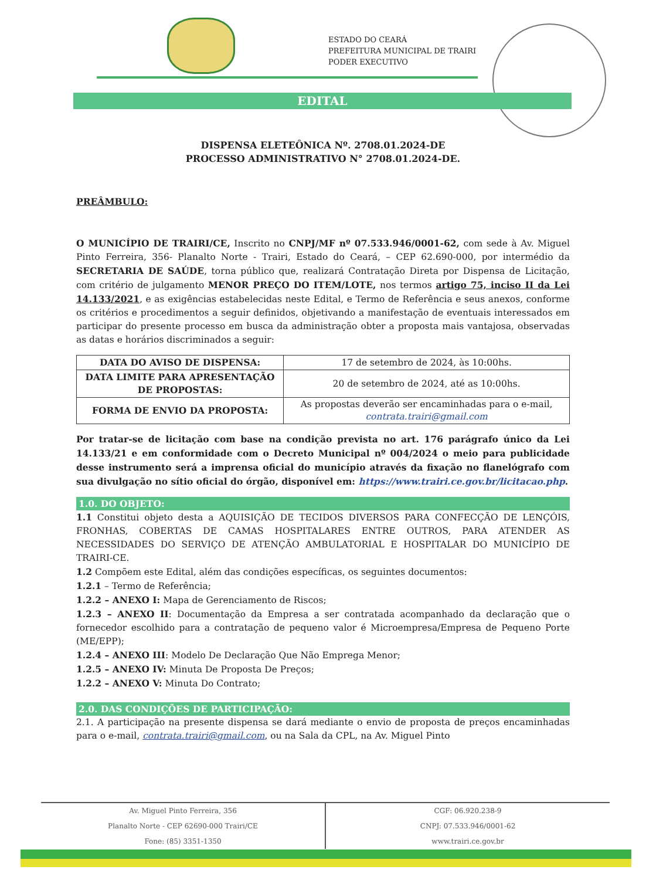ESTADO DO CEARÁ
PREFEITURA MUNICIPAL DE TRAIRI
PODER EXECUTIVO
EDITAL
DISPENSA ELETEÔNICA Nº. 2708.01.2024-DE
PROCESSO ADMINISTRATIVO N° 2708.01.2024-DE.
PREÂMBULO:
O MUNICÍPIO DE TRAIRI/CE, Inscrito no CNPJ/MF nº 07.533.946/0001-62, com sede à Av. Miguel Pinto Ferreira, 356- Planalto Norte - Trairi, Estado do Ceará, – CEP 62.690-000, por intermédio da SECRETARIA DE SAÚDE, torna público que, realizará Contratação Direta por Dispensa de Licitação, com critério de julgamento MENOR PREÇO DO ITEM/LOTE, nos termos artigo 75, inciso II da Lei 14.133/2021, e as exigências estabelecidas neste Edital, e Termo de Referência e seus anexos, conforme os critérios e procedimentos a seguir definidos, objetivando a manifestação de eventuais interessados em participar do presente processo em busca da administração obter a proposta mais vantajosa, observadas as datas e horários discriminados a seguir:
| DATA DO AVISO DE DISPENSA: | 17 de setembro de 2024, às 10:00hs. |
| DATA LIMITE PARA APRESENTAÇÃO DE PROPOSTAS: | 20 de setembro de 2024, até as 10:00hs. |
| FORMA DE ENVIO DA PROPOSTA: | As propostas deverão ser encaminhadas para o e-mail, contrata.trairi@gmail.com |
Por tratar-se de licitação com base na condição prevista no art. 176 parágrafo único da Lei 14.133/21 e em conformidade com o Decreto Municipal nº 004/2024 o meio para publicidade desse instrumento será a imprensa oficial do município através da fixação no flanelógrafo com sua divulgação no sítio oficial do órgão, disponível em: https://www.trairi.ce.gov.br/licitacao.php.
1.0. DO OBJETO:
1.1 Constitui objeto desta a AQUISIÇÃO DE TECIDOS DIVERSOS PARA CONFECÇÃO DE LENÇÓIS, FRONHAS, COBERTAS DE CAMAS HOSPITALARES ENTRE OUTROS, PARA ATENDER AS NECESSIDADES DO SERVIÇO DE ATENÇÃO AMBULATORIAL E HOSPITALAR DO MUNICÍPIO DE TRAIRI-CE.
1.2 Compõem este Edital, além das condições específicas, os seguintes documentos:
1.2.1 – Termo de Referência;
1.2.2 – ANEXO I: Mapa de Gerenciamento de Riscos;
1.2.3 – ANEXO II: Documentação da Empresa a ser contratada acompanhado da declaração que o fornecedor escolhido para a contratação de pequeno valor é Microempresa/Empresa de Pequeno Porte (ME/EPP);
1.2.4 – ANEXO III: Modelo De Declaração Que Não Emprega Menor;
1.2.5 – ANEXO IV: Minuta De Proposta De Preços;
1.2.2 – ANEXO V: Minuta Do Contrato;
2.0. DAS CONDIÇÕES DE PARTICIPAÇÃO:
2.1. A participação na presente dispensa se dará mediante o envio de proposta de preços encaminhadas para o e-mail, contrata.trairi@gmail.com, ou na Sala da CPL, na Av. Miguel Pinto
Av. Miguel Pinto Ferreira, 356
Planalto Norte - CEP 62690-000 Trairi/CE
Fone: (85) 3351-1350
CGF: 06.920.238-9
CNPJ: 07.533.946/0001-62
www.trairi.ce.gov.br